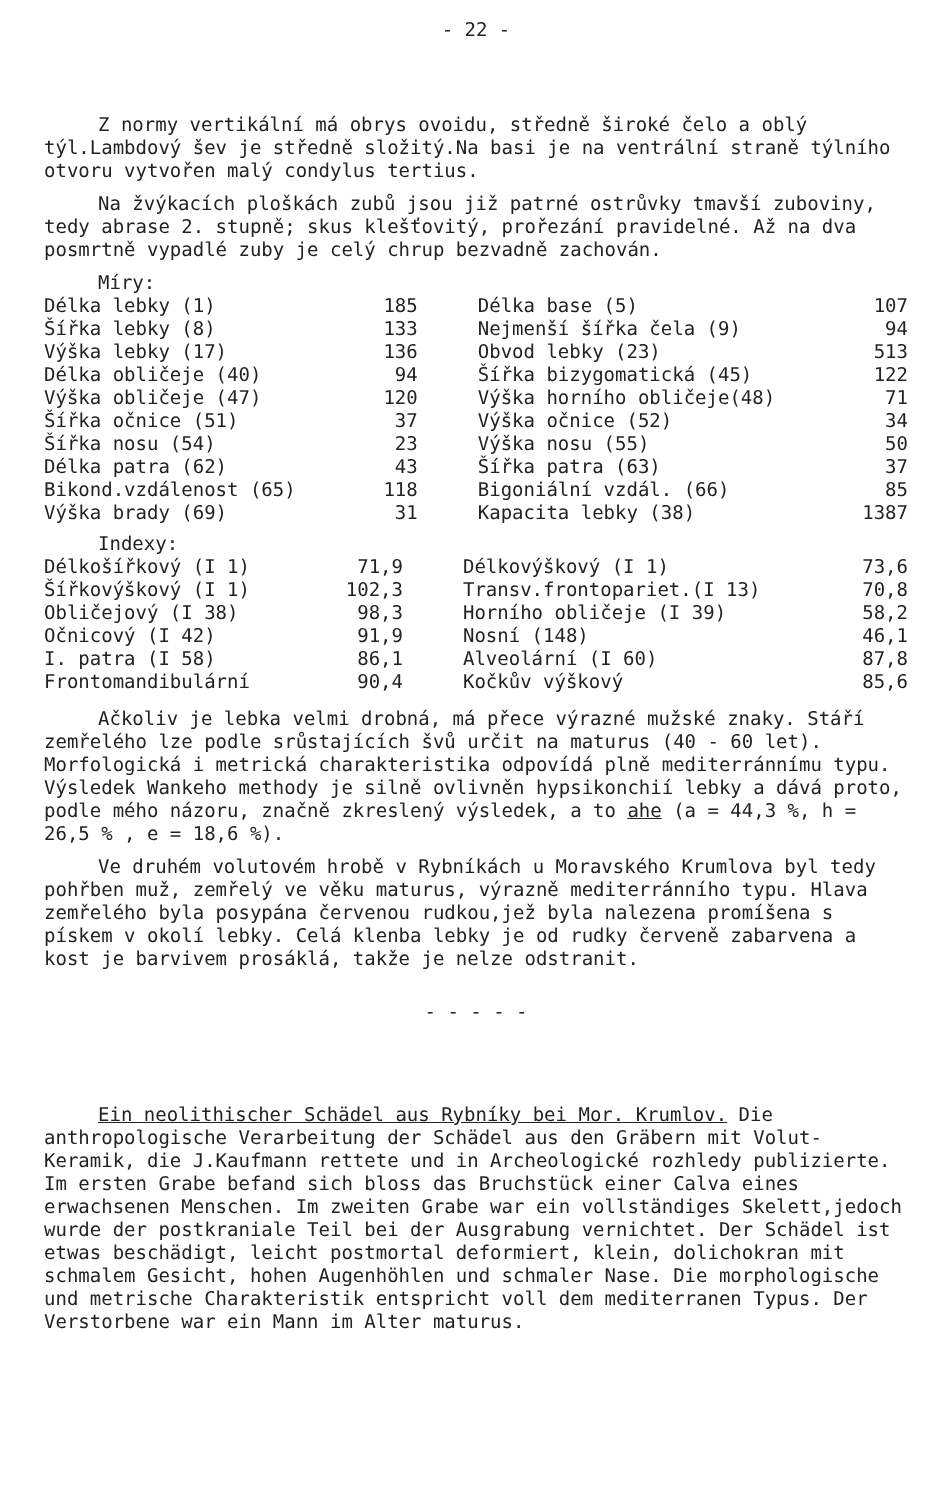- 22 -
Z normy vertikální má obrys ovoidu, středně široké čelo a oblý týl.Lambdový šev je středně složitý.Na basi je na ventrální straně týlního otvoru vytvořen malý condylus tertius.
Na žvýkacích ploškách zubů jsou již patrné ostrůvky tmavší zuboviny, tedy abrase 2. stupně; skus klešťovitý, prořezání pravidelné. Až na dva posmrtně vypadlé zuby je celý chrup bezvadně zachován.
Míry:
| Délka lebky (1) | 185 | Délka base (5) | 107 |
| Šířka lebky (8) | 133 | Nejmenší šířka čela (9) | 94 |
| Výška lebky (17) | 136 | Obvod lebky (23) | 513 |
| Délka obličeje (40) | 94 | Šířka bizygomatická (45) | 122 |
| Výška obličeje (47) | 120 | Výška horního obličeje(48) | 71 |
| Šířka očnice (51) | 37 | Výška očnice (52) | 34 |
| Šířka nosu (54) | 23 | Výška nosu (55) | 50 |
| Délka patra (62) | 43 | Šířka patra (63) | 37 |
| Bikond.vzdálenost (65) | 118 | Bigoniální vzdál. (66) | 85 |
| Výška brady (69) | 31 | Kapacita lebky (38) | 1387 |
Indexy:
| Délkošířkový (I 1) | 71,9 | Délkovýškový (I 1) | 73,6 |
| Šířkovýškový (I 1) | 102,3 | Transv.frontopariet.(I 13) | 70,8 |
| Obličejový (I 38) | 98,3 | Horního obličeje (I 39) | 58,2 |
| Očnicový (I 42) | 91,9 | Nosní (148) | 46,1 |
| I. patra (I 58) | 86,1 | Alveolární (I 60) | 87,8 |
| Frontomandibulární | 90,4 | Kočkův výškový | 85,6 |
Ačkoliv je lebka velmi drobná, má přece výrazné mužské znaky. Stáří zemřelého lze podle srůstajících švů určit na maturus (40 - 60 let). Morfologická i metrická charakteristika odpovídá plně mediterránnímu typu. Výsledek Wankeho methody je silně ovlivněn hypsikonchií lebky a dává proto, podle mého názoru, značně zkreslený výsledek, a to ahe (a = 44,3 %, h = 26,5 % , e = 18,6 %).
Ve druhém volutovém hrobě v Rybníkách u Moravského Krumlova byl tedy pohřben muž, zemřelý ve věku maturus, výrazně mediterránního typu. Hlava zemřelého byla posypána červenou rudkou,jež byla nalezena promíšena s pískem v okolí lebky. Celá klenba lebky je od rudky červeně zabarvena a kost je barvivem prosáklá, takže je nelze odstranit.
- - - - -
Ein neolithischer Schädel aus Rybníky bei Mor. Krumlov. Die anthropologische Verarbeitung der Schädel aus den Gräbern mit Volut-Keramik, die J.Kaufmann rettete und in Archeologické rozhledy publizierte. Im ersten Grabe befand sich bloss das Bruchstück einer Calva eines erwachsenen Menschen. Im zweiten Grabe war ein vollständiges Skelett,jedoch wurde der postkraniale Teil bei der Ausgrabung vernichtet. Der Schädel ist etwas beschädigt, leicht postmortal deformiert, klein, dolichokran mit schmalem Gesicht, hohen Augenhöhlen und schmaler Nase. Die morphologische und metrische Charakteristik entspricht voll dem mediterranen Typus. Der Verstorbene war ein Mann im Alter maturus.